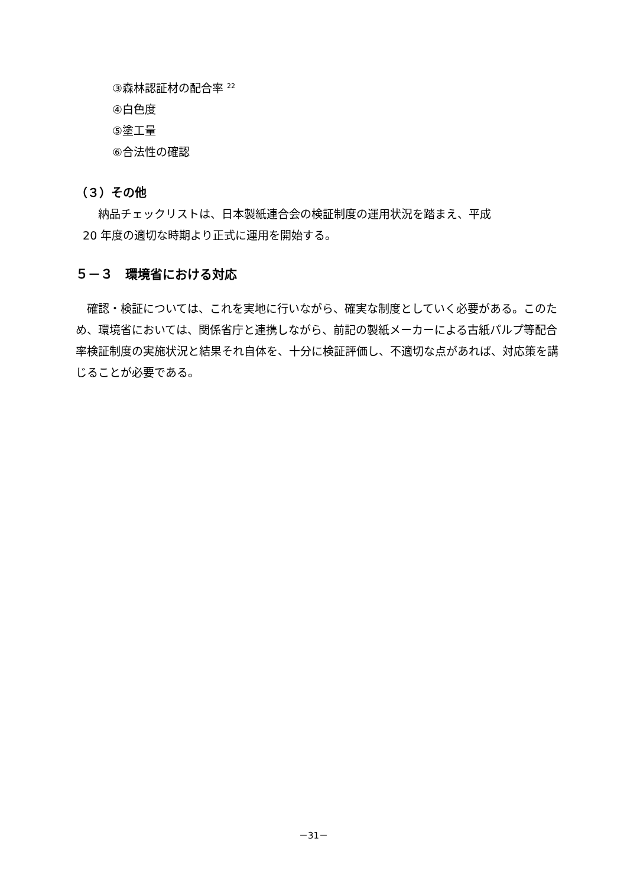③森林認証材の配合率 <sup>22</sup>
④白色度
⑤塗工量
⑥合法性の確認
（３）その他
　　納品チェックリストは、日本製紙連合会の検証制度の運用状況を踏まえ、平成
20 年度の適切な時期より正式に運用を開始する。
５－３　環境省における対応
　確認・検証については、これを実地に行いながら、確実な制度としていく必要がある。このため、環境省においては、関係省庁と連携しながら、前記の製紙メーカーによる古紙パルプ等配合率検証制度の実施状況と結果それ自体を、十分に検証評価し、不適切な点があれば、対応策を講じることが必要である。
－31－